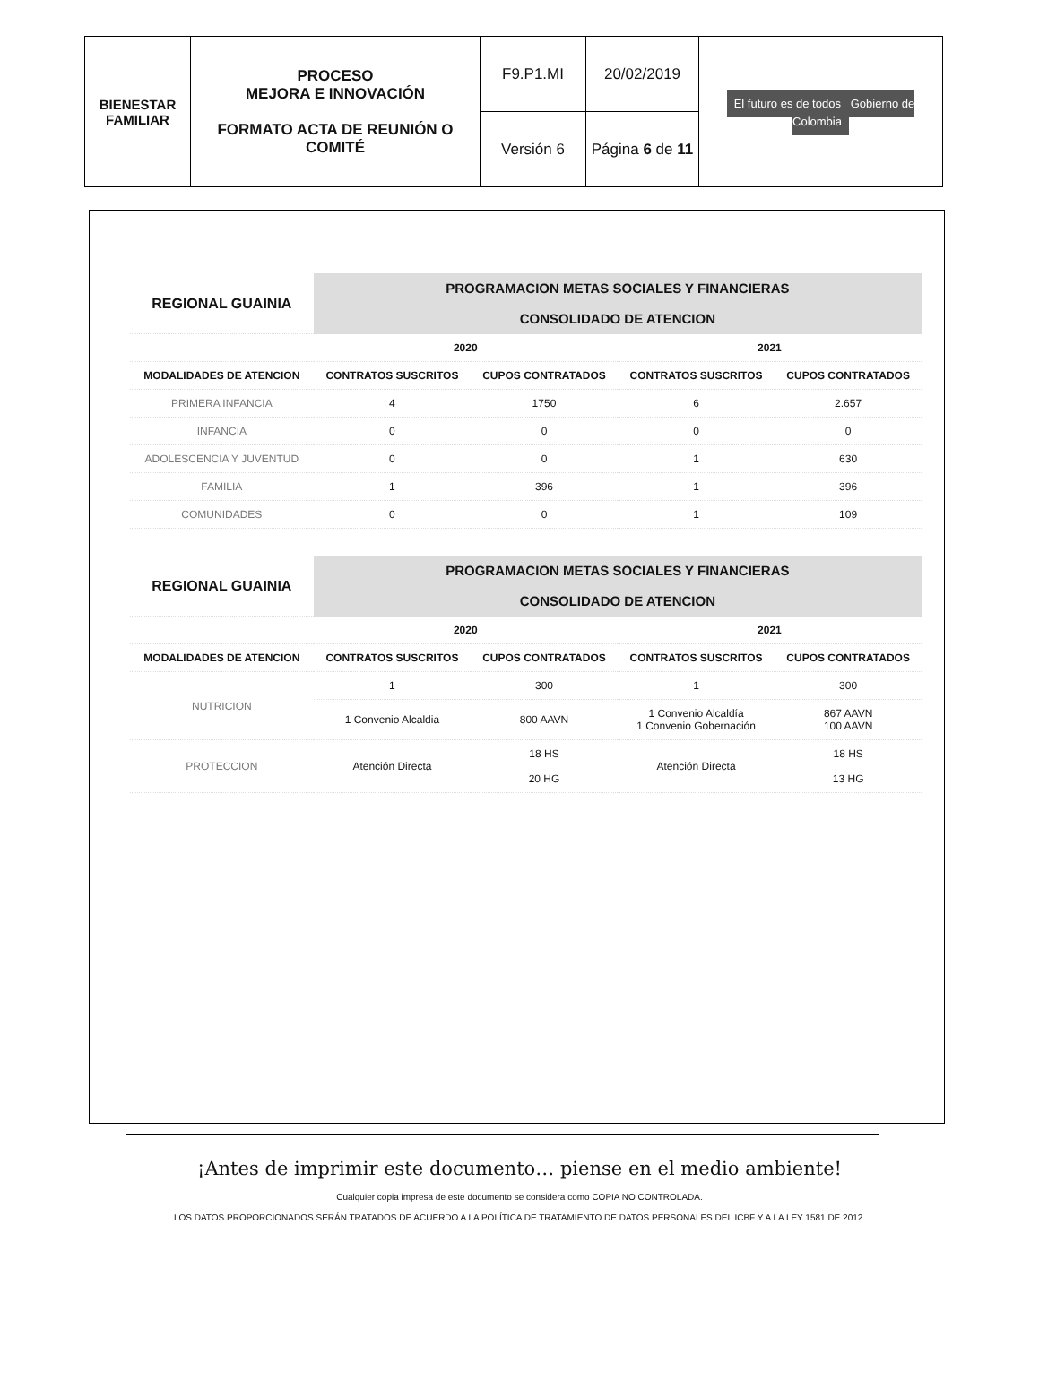| BIENESTAR FAMILIAR | PROCESO MEJORA E INNOVACIÓN FORMATO ACTA DE REUNIÓN O COMITÉ | F9.P1.MI | 20/02/2019 | El futuro es de todos Gobierno de Colombia |
| | | Versión 6 | Página 6 de 11 | |
| REGIONAL GUAINIA | PROGRAMACION METAS SOCIALES Y FINANCIERAS | | | |
| | CONSOLIDADO DE ATENCION | | | |
| | 2020 | | 2021 | |
| MODALIDADES DE ATENCION | CONTRATOS SUSCRITOS | CUPOS CONTRATADOS | CONTRATOS SUSCRITOS | CUPOS CONTRATADOS |
| PRIMERA INFANCIA | 4 | 1750 | 6 | 2.657 |
| INFANCIA | 0 | 0 | 0 | 0 |
| ADOLESCENCIA Y JUVENTUD | 0 | 0 | 1 | 630 |
| FAMILIA | 1 | 396 | 1 | 396 |
| COMUNIDADES | 0 | 0 | 1 | 109 |
| REGIONAL GUAINIA | PROGRAMACION METAS SOCIALES Y FINANCIERAS | | | |
| | CONSOLIDADO DE ATENCION | | | |
| | 2020 | | 2021 | |
| MODALIDADES DE ATENCION | CONTRATOS SUSCRITOS | CUPOS CONTRATADOS | CONTRATOS SUSCRITOS | CUPOS CONTRATADOS |
| NUTRICION | 1 | 300 | 1 | 300 |
| | 1 Convenio Alcaldia | 800 AAVN | 1 Convenio Alcaldía 1 Convenio Gobernación | 867 AAVN 100 AAVN |
| PROTECCION | Atención Directa | 18 HS 20 HG | Atención Directa | 18 HS 13 HG |
¡Antes de imprimir este documento… piense en el medio ambiente!
Cualquier copia impresa de este documento se considera como COPIA NO CONTROLADA.
LOS DATOS PROPORCIONADOS SERÁN TRATADOS DE ACUERDO A LA POLÍTICA DE TRATAMIENTO DE DATOS PERSONALES DEL ICBF Y A LA LEY 1581 DE 2012.